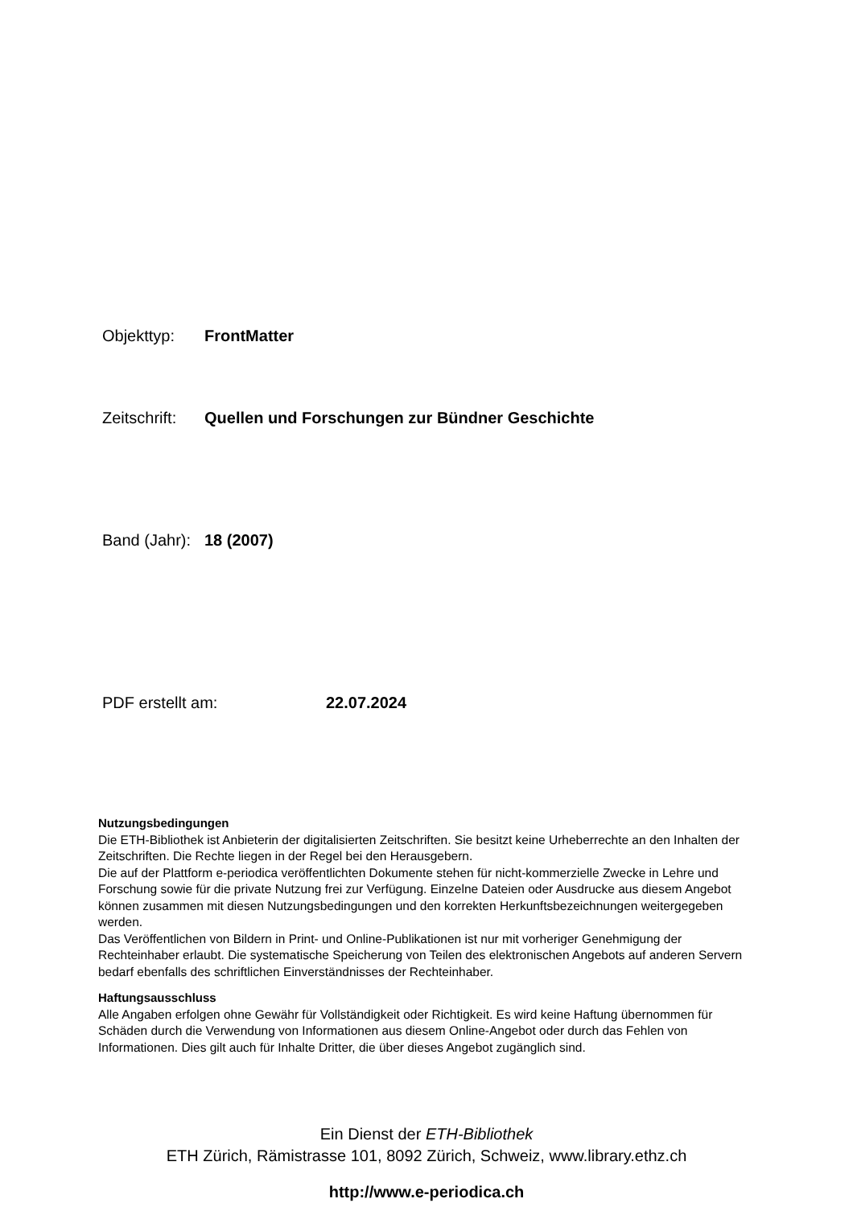Objekttyp: FrontMatter
Zeitschrift: Quellen und Forschungen zur Bündner Geschichte
Band (Jahr): 18 (2007)
PDF erstellt am: 22.07.2024
Nutzungsbedingungen
Die ETH-Bibliothek ist Anbieterin der digitalisierten Zeitschriften. Sie besitzt keine Urheberrechte an den Inhalten der Zeitschriften. Die Rechte liegen in der Regel bei den Herausgebern.
Die auf der Plattform e-periodica veröffentlichten Dokumente stehen für nicht-kommerzielle Zwecke in Lehre und Forschung sowie für die private Nutzung frei zur Verfügung. Einzelne Dateien oder Ausdrucke aus diesem Angebot können zusammen mit diesen Nutzungsbedingungen und den korrekten Herkunftsbezeichnungen weitergegeben werden.
Das Veröffentlichen von Bildern in Print- und Online-Publikationen ist nur mit vorheriger Genehmigung der Rechteinhaber erlaubt. Die systematische Speicherung von Teilen des elektronischen Angebots auf anderen Servern bedarf ebenfalls des schriftlichen Einverständnisses der Rechteinhaber.
Haftungsausschluss
Alle Angaben erfolgen ohne Gewähr für Vollständigkeit oder Richtigkeit. Es wird keine Haftung übernommen für Schäden durch die Verwendung von Informationen aus diesem Online-Angebot oder durch das Fehlen von Informationen. Dies gilt auch für Inhalte Dritter, die über dieses Angebot zugänglich sind.
Ein Dienst der ETH-Bibliothek
ETH Zürich, Rämistrasse 101, 8092 Zürich, Schweiz, www.library.ethz.ch
http://www.e-periodica.ch